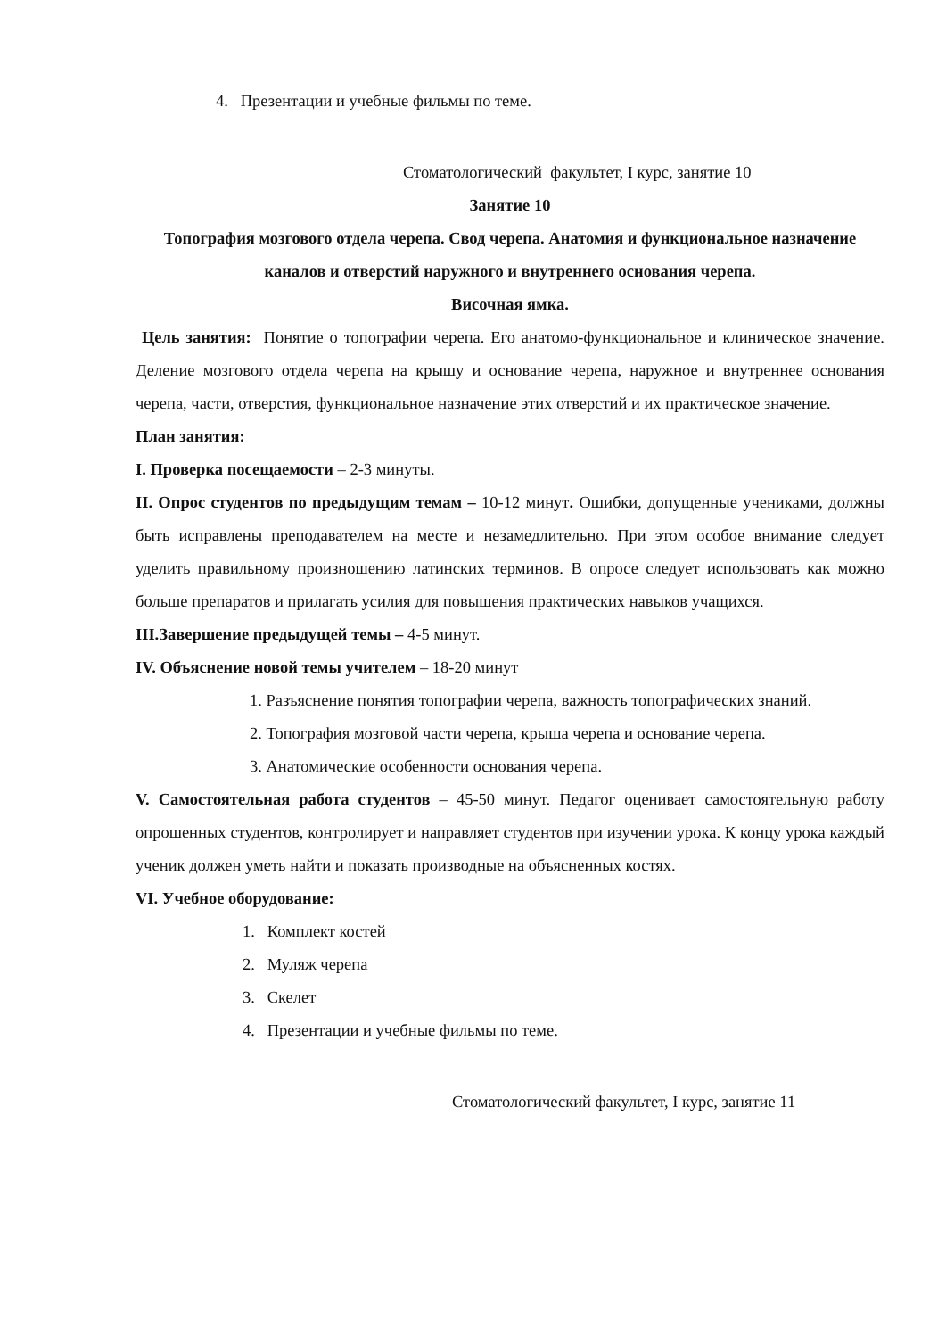4. Презентации и учебные фильмы по теме.
Стоматологический факультет, I курс, занятие 10
Занятие 10
Топография мозгового отдела черепа. Свод черепа. Анатомия и функциональное назначение каналов и отверстий наружного и внутреннего основания черепа.
Височная ямка.
Цель занятия: Понятие о топографии черепа. Его анатомо-функциональное и клиническое значение. Деление мозгового отдела черепа на крышу и основание черепа, наружное и внутреннее основания черепа, части, отверстия, функциональное назначение этих отверстий и их практическое значение.
План занятия:
I. Проверка посещаемости – 2-3 минуты.
II. Опрос студентов по предыдущим темам – 10-12 минут. Ошибки, допущенные учениками, должны быть исправлены преподавателем на месте и незамедлительно. При этом особое внимание следует уделить правильному произношению латинских терминов. В опросе следует использовать как можно больше препаратов и прилагать усилия для повышения практических навыков учащихся.
III.Завершение предыдущей темы – 4-5 минут.
IV. Объяснение новой темы учителем – 18-20 минут
1. Разъяснение понятия топографии черепа, важность топографических знаний.
2. Топография мозговой части черепа, крыша черепа и основание черепа.
3. Анатомические особенности основания черепа.
V. Самостоятельная работа студентов – 45-50 минут. Педагог оценивает самостоятельную работу опрошенных студентов, контролирует и направляет студентов при изучении урока. К концу урока каждый ученик должен уметь найти и показать производные на объясненных костях.
VI. Учебное оборудование:
1. Комплект костей
2. Муляж черепа
3. Скелет
4. Презентации и учебные фильмы по теме.
Стоматологический факультет, I курс, занятие 11